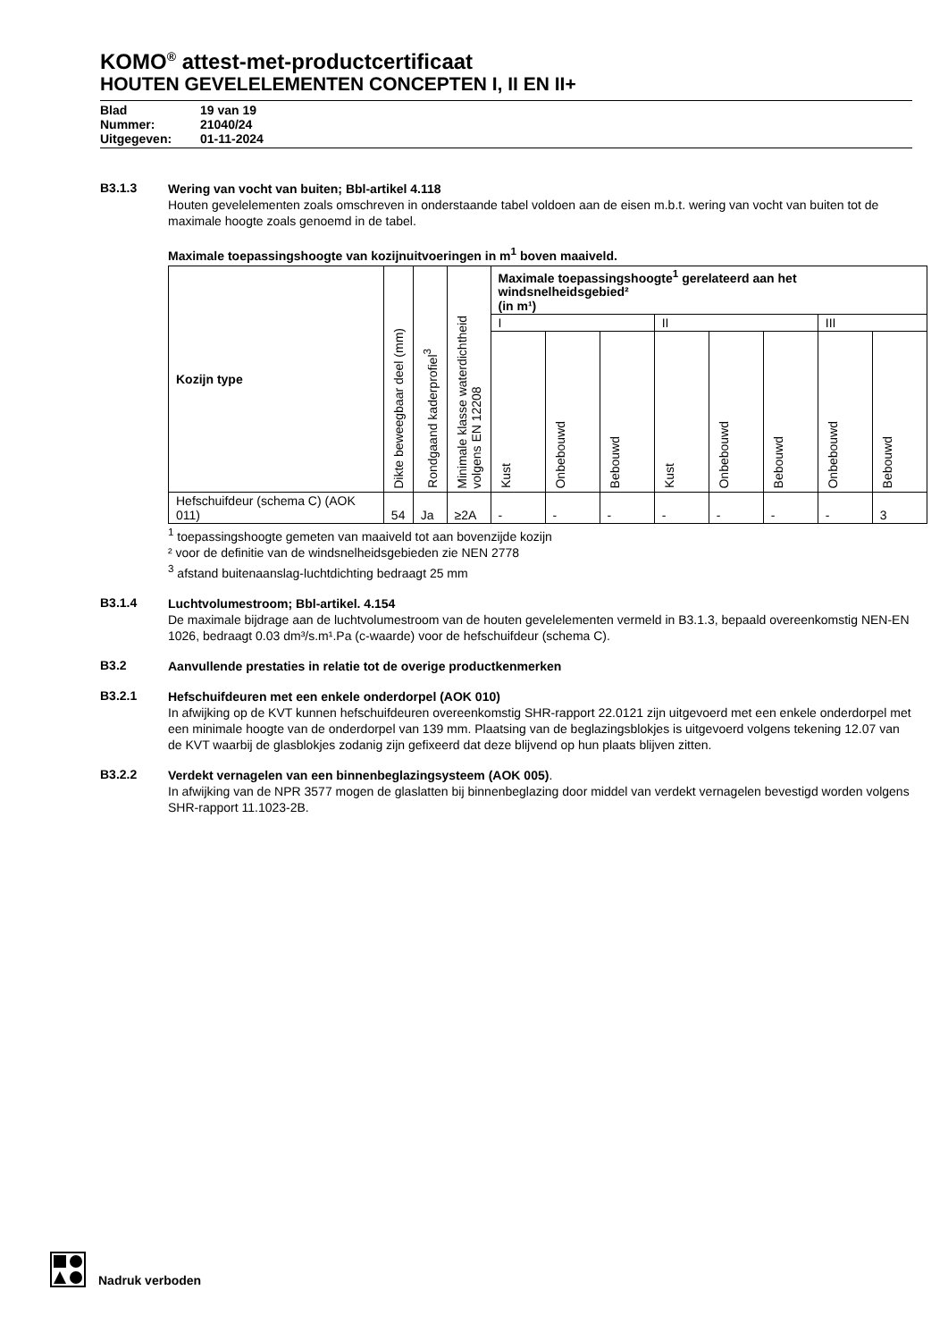KOMO<sup>®</sup> attest-met-productcertificaat
HOUTEN GEVELELEMENTEN CONCEPTEN I, II EN II+
Blad 19 van 19
Nummer: 21040/24
Uitgegeven: 01-11-2024
B3.1.3
Wering van vocht van buiten; Bbl-artikel 4.118
Houten gevelelementen zoals omschreven in onderstaande tabel voldoen aan de eisen m.b.t. wering van vocht van buiten tot de maximale hoogte zoals genoemd in de tabel.
Maximale toepassingshoogte van kozijnuitvoeringen in m<sup>1</sup> boven maaiveld.
| Kozijn type | Dikte beweegbaar deel (mm) | Rondgaand kaderprofiel<sup>3</sup> | Minimale klasse waterdichtheid volgens EN 12208 | Maximale toepassingshoogte<sup>1</sup> gerelateerd aan het windsnelheidsgebied² (in m¹) | | | | | | | |
| --- | --- | --- | --- | --- | --- | --- | --- | --- | --- | --- | --- |
| | | | | I | | | II | | | III | |
| | | | | Kust | Onbebouwd | Bebouwd | Kust | Onbebouwd | Bebouwd | Onbebouwd | Bebouwd |
| Hefschuifdeur (schema C) (AOK 011) | 54 | Ja | ≥2A | - | - | - | - | - | - | - | 3 |
<sup>1</sup> toepassingshoogte gemeten van maaiveld tot aan bovenzijde kozijn
² voor de definitie van de windsnelheidsgebieden zie NEN 2778
<sup>3</sup> afstand buitenaanslag-luchtdichting bedraagt 25 mm
B3.1.4
Luchtvolumestroom; Bbl-artikel. 4.154
De maximale bijdrage aan de luchtvolumestroom van de houten gevelelementen vermeld in B3.1.3, bepaald overeenkomstig NEN-EN 1026, bedraagt 0.03 dm³/s.m¹.Pa (c-waarde) voor de hefschuifdeur (schema C).
B3.2
Aanvullende prestaties in relatie tot de overige productkenmerken
B3.2.1
Hefschuifdeuren met een enkele onderdorpel (AOK 010)
In afwijking op de KVT kunnen hefschuifdeuren overeenkomstig SHR-rapport 22.0121 zijn uitgevoerd met een enkele onderdorpel met een minimale hoogte van de onderdorpel van 139 mm. Plaatsing van de beglazingsblokjes is uitgevoerd volgens tekening 12.07 van de KVT waarbij de glasblokjes zodanig zijn gefixeerd dat deze blijvend op hun plaats blijven zitten.
B3.2.2
Verdekt vernagelen van een binnenbeglazingsysteem (AOK 005).
In afwijking van de NPR 3577 mogen de glaslatten bij binnenbeglazing door middel van verdekt vernagelen bevestigd worden volgens SHR-rapport 11.1023-2B.
Nadruk verboden